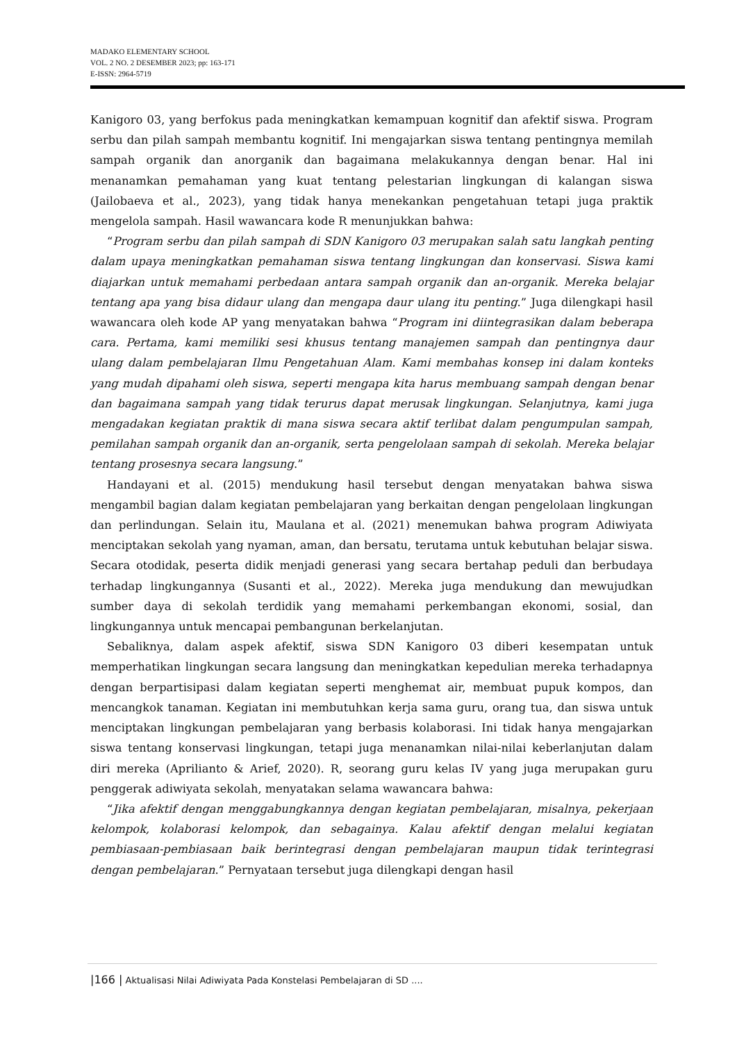MADAKO ELEMENTARY SCHOOL
VOL. 2 NO. 2 DESEMBER 2023; pp: 163-171
E-ISSN: 2964-5719
Kanigoro 03, yang berfokus pada meningkatkan kemampuan kognitif dan afektif siswa. Program serbu dan pilah sampah membantu kognitif. Ini mengajarkan siswa tentang pentingnya memilah sampah organik dan anorganik dan bagaimana melakukannya dengan benar. Hal ini menanamkan pemahaman yang kuat tentang pelestarian lingkungan di kalangan siswa (Jailobaeva et al., 2023), yang tidak hanya menekankan pengetahuan tetapi juga praktik mengelola sampah. Hasil wawancara kode R menunjukkan bahwa:
“Program serbu dan pilah sampah di SDN Kanigoro 03 merupakan salah satu langkah penting dalam upaya meningkatkan pemahaman siswa tentang lingkungan dan konservasi. Siswa kami diajarkan untuk memahami perbedaan antara sampah organik dan an-organik. Mereka belajar tentang apa yang bisa didaur ulang dan mengapa daur ulang itu penting.” Juga dilengkapi hasil wawancara oleh kode AP yang menyatakan bahwa “Program ini diintegrasikan dalam beberapa cara. Pertama, kami memiliki sesi khusus tentang manajemen sampah dan pentingnya daur ulang dalam pembelajaran Ilmu Pengetahuan Alam. Kami membahas konsep ini dalam konteks yang mudah dipahami oleh siswa, seperti mengapa kita harus membuang sampah dengan benar dan bagaimana sampah yang tidak terurus dapat merusak lingkungan. Selanjutnya, kami juga mengadakan kegiatan praktik di mana siswa secara aktif terlibat dalam pengumpulan sampah, pemilahan sampah organik dan an-organik, serta pengelolaan sampah di sekolah. Mereka belajar tentang prosesnya secara langsung.”
Handayani et al. (2015) mendukung hasil tersebut dengan menyatakan bahwa siswa mengambil bagian dalam kegiatan pembelajaran yang berkaitan dengan pengelolaan lingkungan dan perlindungan. Selain itu, Maulana et al. (2021) menemukan bahwa program Adiwiyata menciptakan sekolah yang nyaman, aman, dan bersatu, terutama untuk kebutuhan belajar siswa. Secara otodidak, peserta didik menjadi generasi yang secara bertahap peduli dan berbudaya terhadap lingkungannya (Susanti et al., 2022). Mereka juga mendukung dan mewujudkan sumber daya di sekolah terdidik yang memahami perkembangan ekonomi, sosial, dan lingkungannya untuk mencapai pembangunan berkelanjutan.
Sebaliknya, dalam aspek afektif, siswa SDN Kanigoro 03 diberi kesempatan untuk memperhatikan lingkungan secara langsung dan meningkatkan kepedulian mereka terhadapnya dengan berpartisipasi dalam kegiatan seperti menghemat air, membuat pupuk kompos, dan mencangkok tanaman. Kegiatan ini membutuhkan kerja sama guru, orang tua, dan siswa untuk menciptakan lingkungan pembelajaran yang berbasis kolaborasi. Ini tidak hanya mengajarkan siswa tentang konservasi lingkungan, tetapi juga menanamkan nilai-nilai keberlanjutan dalam diri mereka (Aprilianto & Arief, 2020). R, seorang guru kelas IV yang juga merupakan guru penggerak adiwiyata sekolah, menyatakan selama wawancara bahwa:
“Jika afektif dengan menggabungkannya dengan kegiatan pembelajaran, misalnya, pekerjaan kelompok, kolaborasi kelompok, dan sebagainya. Kalau afektif dengan melalui kegiatan pembiasaan-pembiasaan baik berintegrasi dengan pembelajaran maupun tidak terintegrasi dengan pembelajaran.” Pernyataan tersebut juga dilengkapi dengan hasil
|166 | Aktualisasi Nilai Adiwiyata Pada Konstelasi Pembelajaran di SD ....